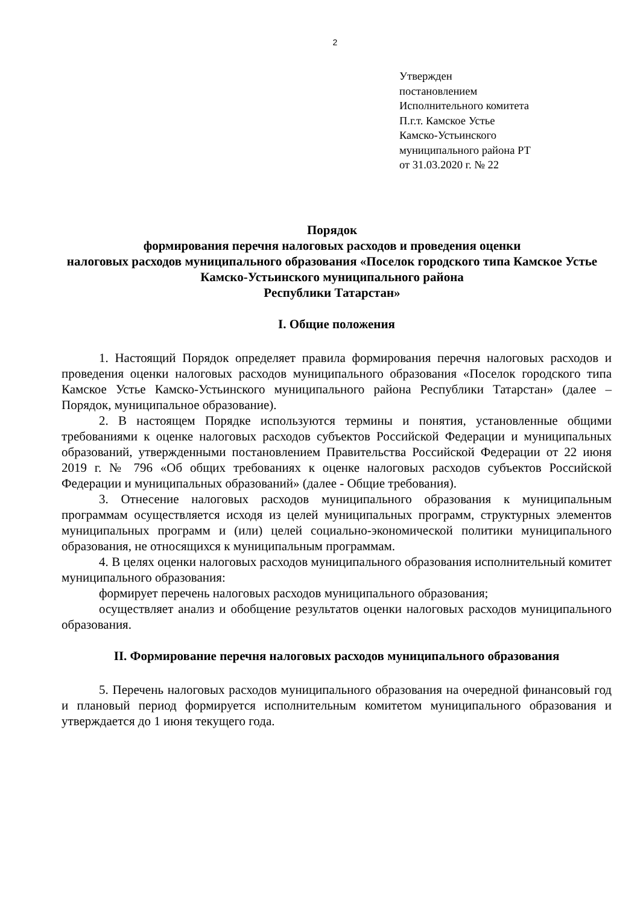2
Утвержден
постановлением
Исполнительного комитета
П.г.т. Камское Устье
Камско-Устьинского
муниципального района РТ
от 31.03.2020 г. № 22
Порядок
формирования перечня налоговых расходов и проведения оценки
налоговых расходов муниципального образования «Поселок городского типа Камское Устье Камско-Устьинского муниципального района
Республики Татарстан»
I. Общие положения
1. Настоящий Порядок определяет правила формирования перечня налоговых расходов и проведения оценки налоговых расходов муниципального образования «Поселок городского типа Камское Устье Камско-Устьинского муниципального района Республики Татарстан» (далее – Порядок, муниципальное образование).
2. В настоящем Порядке используются термины и понятия, установленные общими требованиями к оценке налоговых расходов субъектов Российской Федерации и муниципальных образований, утвержденными постановлением Правительства Российской Федерации от 22 июня 2019 г. № 796 «Об общих требованиях к оценке налоговых расходов субъектов Российской Федерации и муниципальных образований» (далее - Общие требования).
3. Отнесение налоговых расходов муниципального образования к муниципальным программам осуществляется исходя из целей муниципальных программ, структурных элементов муниципальных программ и (или) целей социально-экономической политики муниципального образования, не относящихся к муниципальным программам.
4. В целях оценки налоговых расходов муниципального образования исполнительный комитет муниципального образования:
формирует перечень налоговых расходов муниципального образования;
осуществляет анализ и обобщение результатов оценки налоговых расходов муниципального образования.
II. Формирование перечня налоговых расходов муниципального образования
5. Перечень налоговых расходов муниципального образования на очередной финансовый год и плановый период формируется исполнительным комитетом муниципального образования и утверждается до 1 июня текущего года.